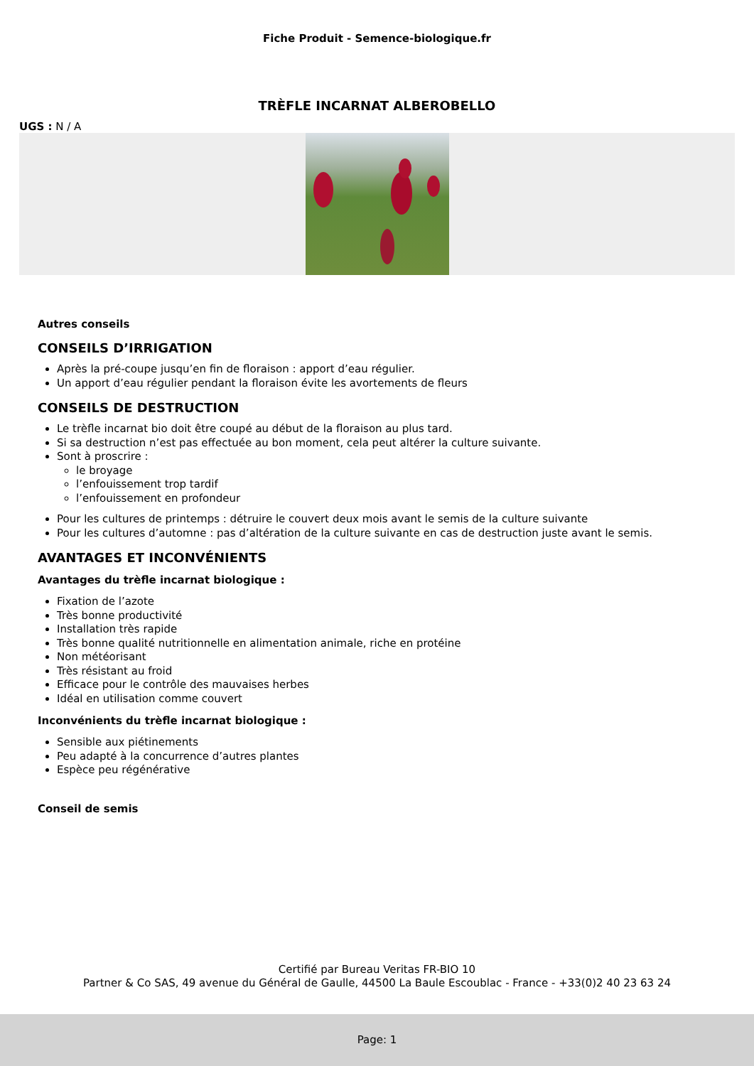Fiche Produit - Semence-biologique.fr
TRÈFLE INCARNAT ALBEROBELLO
UGS : N / A
Autres conseils
CONSEILS D’IRRIGATION
Après la pré-coupe jusqu’en fin de floraison : apport d’eau régulier.
Un apport d’eau régulier pendant la floraison évite les avortements de fleurs
CONSEILS DE DESTRUCTION
Le trèfle incarnat bio doit être coupé au début de la floraison au plus tard.
Si sa destruction n’est pas effectuée au bon moment, cela peut altérer la culture suivante.
Sont à proscrire :
le broyage
l’enfouissement trop tardif
l’enfouissement en profondeur
Pour les cultures de printemps : détruire le couvert deux mois avant le semis de la culture suivante
Pour les cultures d’automne : pas d’altération de la culture suivante en cas de destruction juste avant le semis.
AVANTAGES ET INCONVÉNIENTS
Avantages du trèfle incarnat biologique :
Fixation de l’azote
Très bonne productivité
Installation très rapide
Très bonne qualité nutritionnelle en alimentation animale, riche en protéine
Non météorisant
Très résistant au froid
Efficace pour le contrôle des mauvaises herbes
Idéal en utilisation comme couvert
Inconvénients du trèfle incarnat biologique :
Sensible aux piétinements
Peu adapté à la concurrence d’autres plantes
Espèce peu régénérative
Conseil de semis
Certifié par Bureau Veritas FR-BIO 10
Partner & Co SAS, 49 avenue du Général de Gaulle, 44500 La Baule Escoublac - France - +33(0)2 40 23 63 24
Page: 1